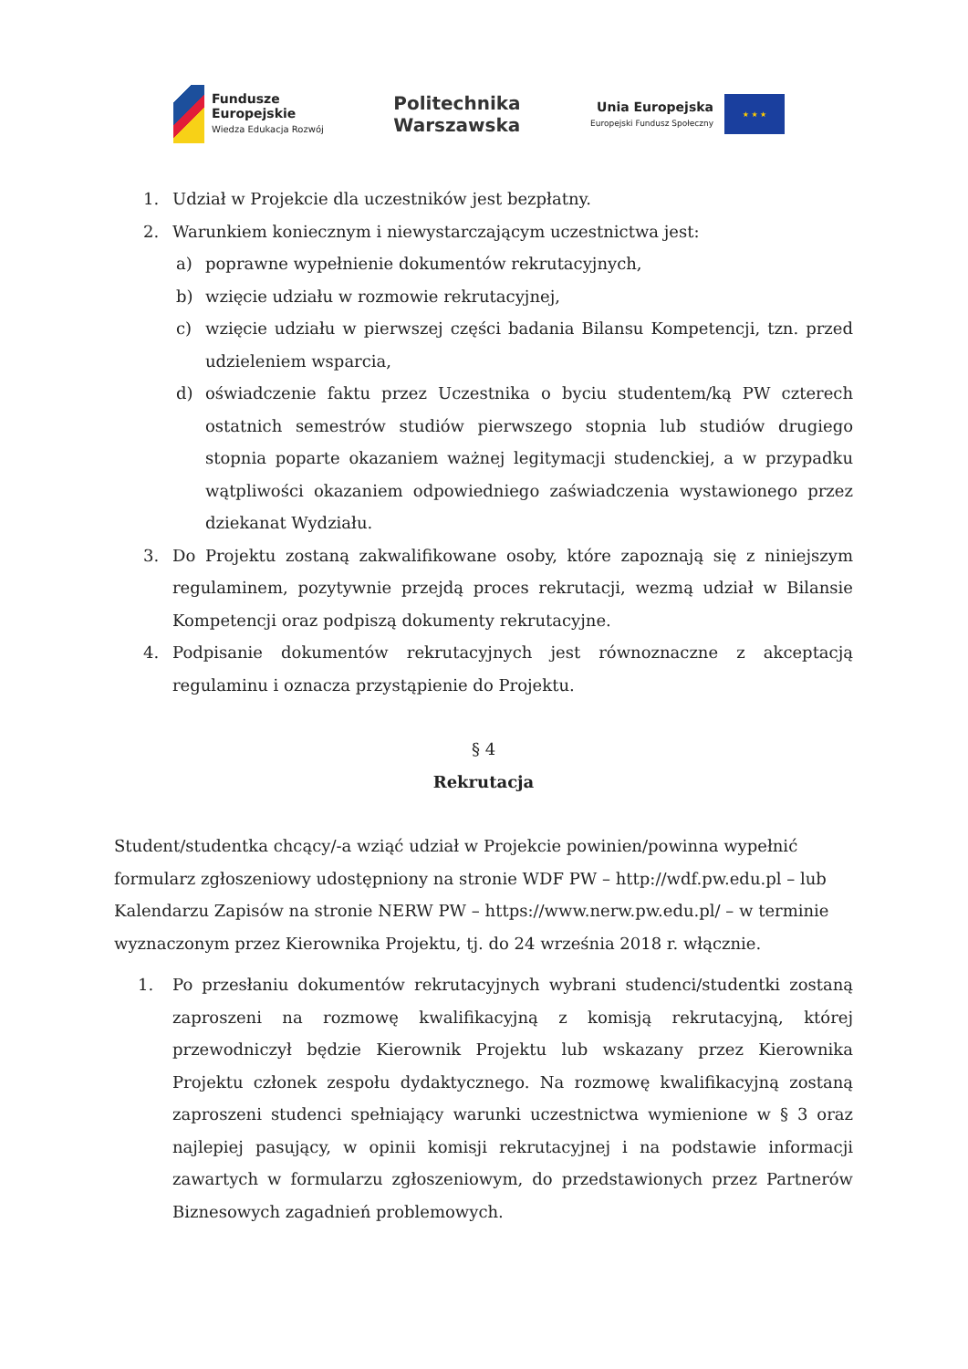Fundusze
Europejskie
Wiedza Edukacja Rozwój
Politechnika
Warszawska
Unia Europejska
Europejski Fundusz Społeczny
★ ★ ★
1. Udział w Projekcie dla uczestników jest bezpłatny.
2. Warunkiem koniecznym i niewystarczającym uczestnictwa jest:
a) poprawne wypełnienie dokumentów rekrutacyjnych,
b) wzięcie udziału w rozmowie rekrutacyjnej,
c) wzięcie udziału w pierwszej części badania Bilansu Kompetencji, tzn. przed udzieleniem wsparcia,
d) oświadczenie faktu przez Uczestnika o byciu studentem/ką PW czterech ostatnich semestrów studiów pierwszego stopnia lub studiów drugiego stopnia poparte okazaniem ważnej legitymacji studenckiej, a w przypadku wątpliwości okazaniem odpowiedniego zaświadczenia wystawionego przez dziekanat Wydziału.
3. Do Projektu zostaną zakwalifikowane osoby, które zapoznają się z niniejszym regulaminem, pozytywnie przejdą proces rekrutacji, wezmą udział w Bilansie Kompetencji oraz podpiszą dokumenty rekrutacyjne.
4. Podpisanie dokumentów rekrutacyjnych jest równoznaczne z akceptacją regulaminu i oznacza przystąpienie do Projektu.
§ 4
Rekrutacja
Student/studentka chcący/-a wziąć udział w Projekcie powinien/powinna wypełnić formularz zgłoszeniowy udostępniony na stronie WDF PW – http://wdf.pw.edu.pl – lub Kalendarzu Zapisów na stronie NERW PW – https://www.nerw.pw.edu.pl/ – w terminie wyznaczonym przez Kierownika Projektu, tj. do 24 września 2018 r. włącznie.
1. Po przesłaniu dokumentów rekrutacyjnych wybrani studenci/studentki zostaną zaproszeni na rozmowę kwalifikacyjną z komisją rekrutacyjną, której przewodniczył będzie Kierownik Projektu lub wskazany przez Kierownika Projektu członek zespołu dydaktycznego. Na rozmowę kwalifikacyjną zostaną zaproszeni studenci spełniający warunki uczestnictwa wymienione w § 3 oraz najlepiej pasujący, w opinii komisji rekrutacyjnej i na podstawie informacji zawartych w formularzu zgłoszeniowym, do przedstawionych przez Partnerów Biznesowych zagadnień problemowych.